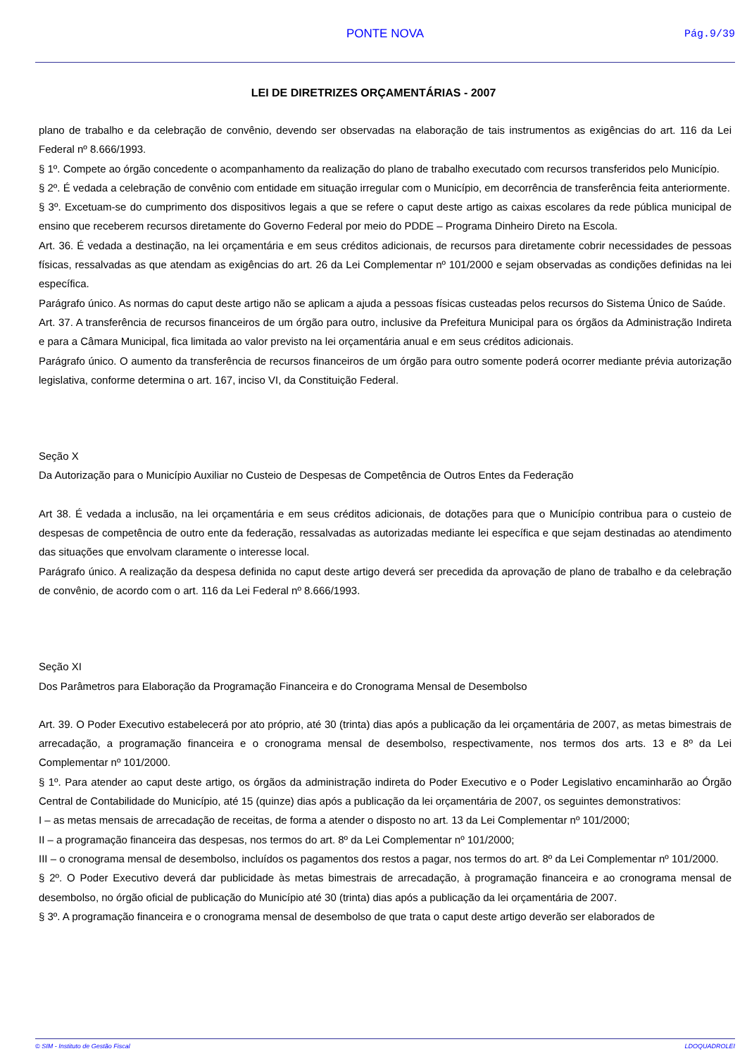PONTE NOVA
Pág.9/39
LEI DE DIRETRIZES ORÇAMENTÁRIAS - 2007
plano de trabalho e da celebração de convênio, devendo ser observadas na elaboração de tais instrumentos as exigências do art. 116 da Lei Federal nº 8.666/1993.
§ 1º. Compete ao órgão concedente o acompanhamento da realização do plano de trabalho executado com recursos transferidos pelo Município.
§ 2º. É vedada a celebração de convênio com entidade em situação irregular com o Município, em decorrência de transferência feita anteriormente.
§ 3º. Excetuam-se do cumprimento dos dispositivos legais a que se refere o caput deste artigo as caixas escolares da rede pública municipal de ensino que receberem recursos diretamente do Governo Federal por meio do PDDE – Programa Dinheiro Direto na Escola.
Art. 36. É vedada a destinação, na lei orçamentária e em seus créditos adicionais, de recursos para diretamente cobrir necessidades de pessoas físicas, ressalvadas as que atendam as exigências do art. 26 da Lei Complementar nº 101/2000 e sejam observadas as condições definidas na lei específica.
Parágrafo único. As normas do caput deste artigo não se aplicam a ajuda a pessoas físicas custeadas pelos recursos do Sistema Único de Saúde.
Art. 37. A transferência de recursos financeiros de um órgão para outro, inclusive da Prefeitura Municipal para os órgãos da Administração Indireta e para a Câmara Municipal, fica limitada ao valor previsto na lei orçamentária anual e em seus créditos adicionais.
Parágrafo único. O aumento da transferência de recursos financeiros de um órgão para outro somente poderá ocorrer mediante prévia autorização legislativa, conforme determina o art. 167, inciso VI, da Constituição Federal.
Seção X
Da Autorização para o Município Auxiliar no Custeio de Despesas de Competência de Outros Entes da Federação
Art 38. É vedada a inclusão, na lei orçamentária e em seus créditos adicionais, de dotações para que o Município contribua para o custeio de despesas de competência de outro ente da federação, ressalvadas as autorizadas mediante lei específica e que sejam destinadas ao atendimento das situações que envolvam claramente o interesse local.
Parágrafo único. A realização da despesa definida no caput deste artigo deverá ser precedida da aprovação de plano de trabalho e da celebração de convênio, de acordo com o art. 116 da Lei Federal nº 8.666/1993.
Seção XI
Dos Parâmetros para Elaboração da Programação Financeira e do Cronograma Mensal de Desembolso
Art. 39. O Poder Executivo estabelecerá por ato próprio, até 30 (trinta) dias após a publicação da lei orçamentária de 2007, as metas bimestrais de arrecadação, a programação financeira e o cronograma mensal de desembolso, respectivamente, nos termos dos arts. 13 e 8º da Lei Complementar nº 101/2000.
§ 1º. Para atender ao caput deste artigo, os órgãos da administração indireta do Poder Executivo e o Poder Legislativo encaminharão ao Órgão Central de Contabilidade do Município, até 15 (quinze) dias após a publicação da lei orçamentária de 2007, os seguintes demonstrativos:
I – as metas mensais de arrecadação de receitas, de forma a atender o disposto no art. 13 da Lei Complementar nº 101/2000;
II – a programação financeira das despesas, nos termos do art. 8º da Lei Complementar nº 101/2000;
III – o cronograma mensal de desembolso, incluídos os pagamentos dos restos a pagar, nos termos do art. 8º da Lei Complementar nº 101/2000.
§ 2º. O Poder Executivo deverá dar publicidade às metas bimestrais de arrecadação, à programação financeira e ao cronograma mensal de desembolso, no órgão oficial de publicação do Município até 30 (trinta) dias após a publicação da lei orçamentária de 2007.
§ 3º. A programação financeira e o cronograma mensal de desembolso de que trata o caput deste artigo deverão ser elaborados de
© SIM - Instituto de Gestão Fiscal LDOQUADROLEI